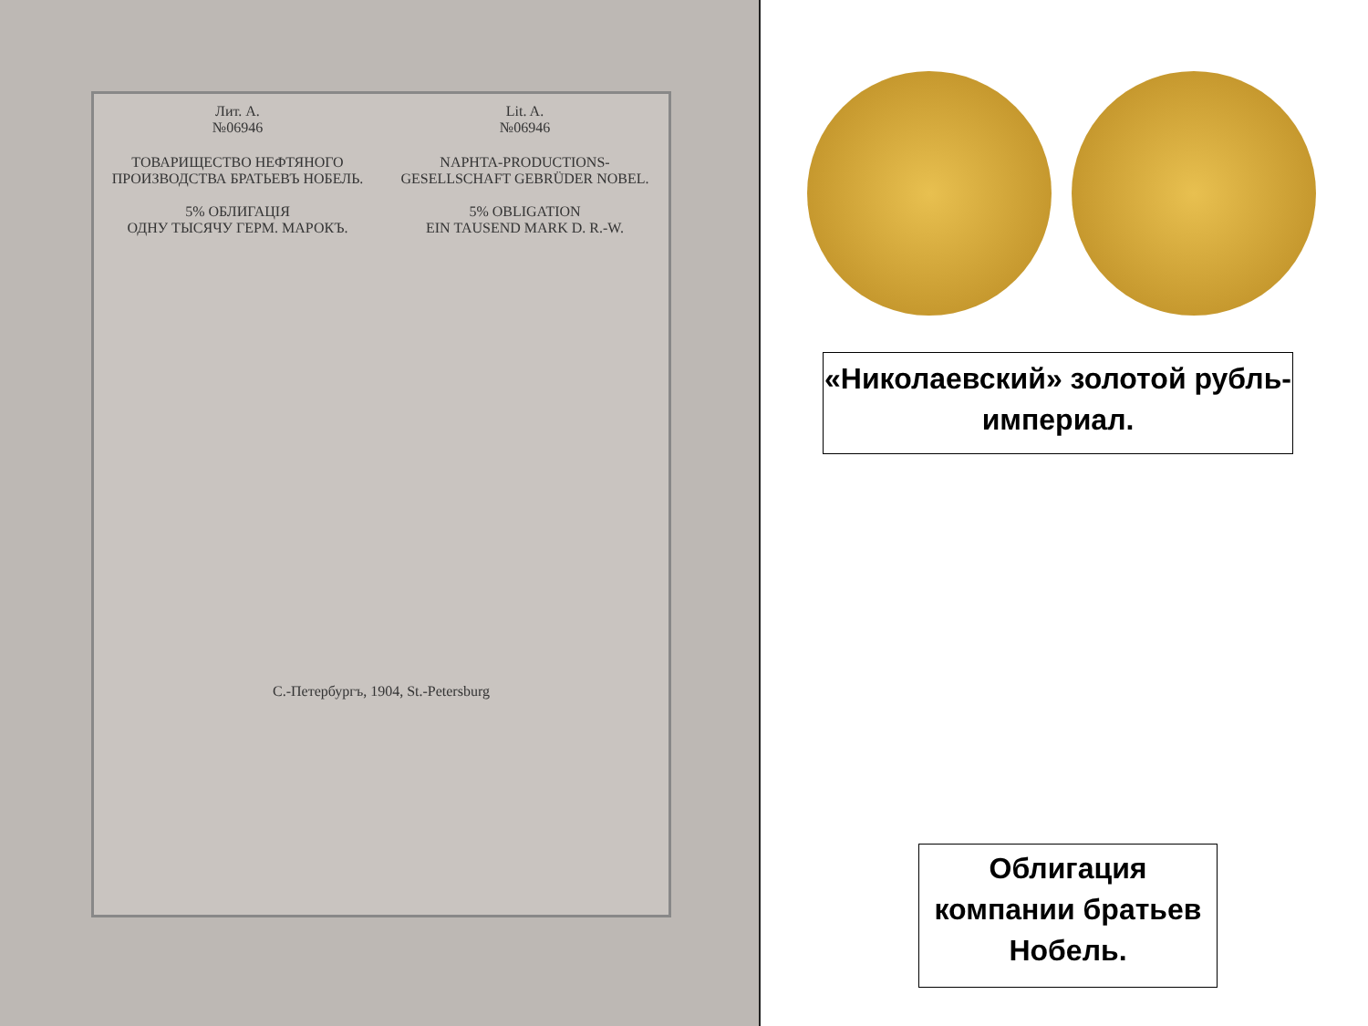Лит. А.
№06946
Lit. A.
№06946
ТОВАРИЩЕСТВО НЕФТЯНОГО ПРОИЗВОДСТВА БРАТЬЕВЪ НОБЕЛЬ.
5% ОБЛИГАЦІЯ
ОДНУ ТЫСЯЧУ ГЕРМ. МАРОКЪ.
NAPHTA-PRODUCTIONS-GESELLSCHAFT GEBRÜDER NOBEL.
5% OBLIGATION
EIN TAUSEND MARK D. R.-W.
С.-Петербургъ, 1904, St.-Petersburg
«Николаевский» золотой рубль- империал.
Облигация компании братьев Нобель.